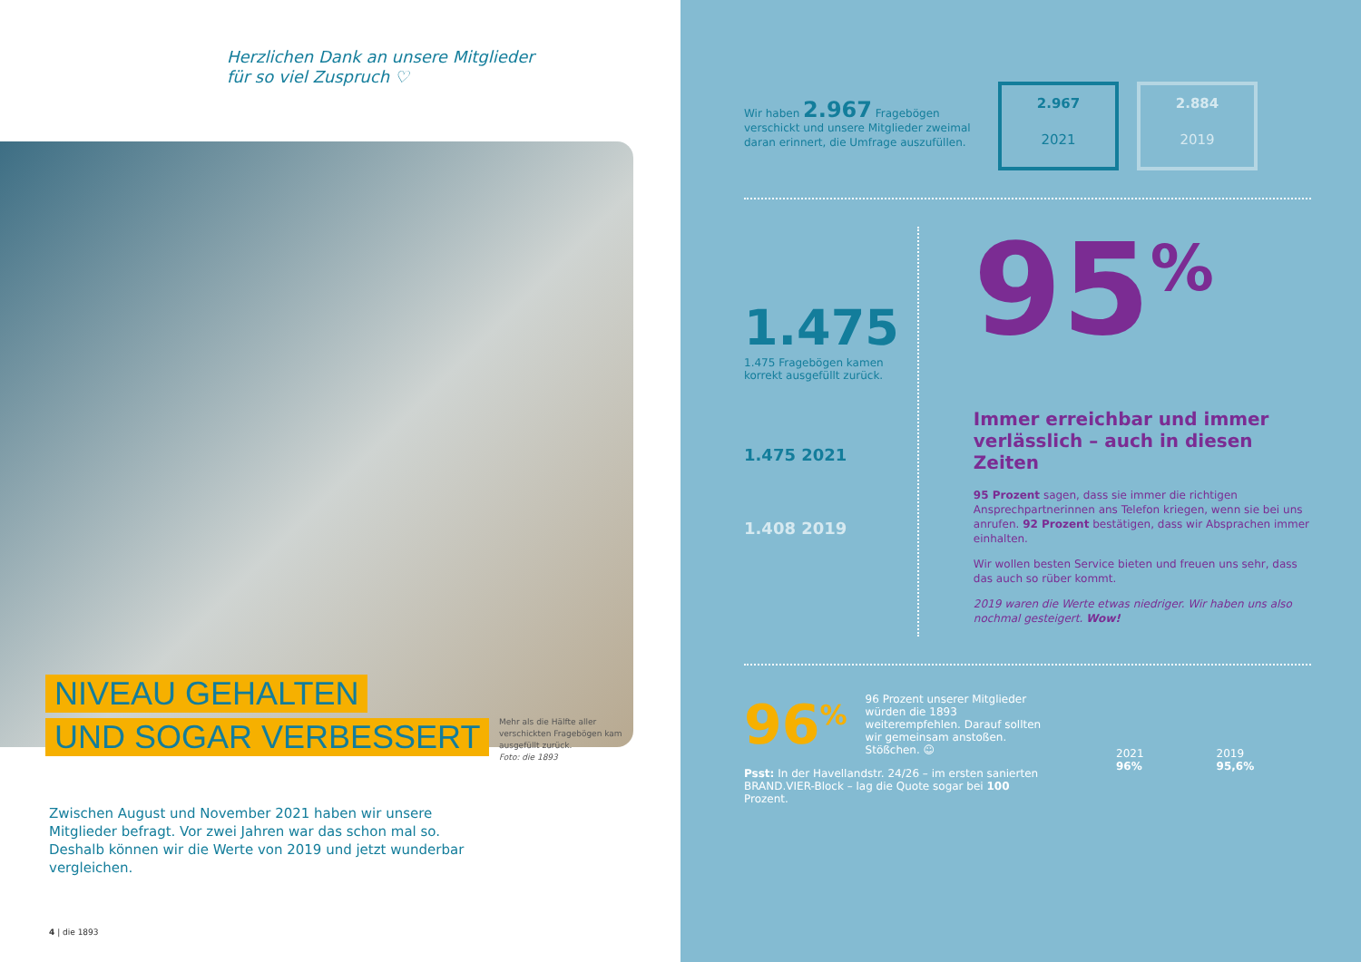Herzlichen Dank an unsere Mitglieder
für so viel Zuspruch ♡
NIVEAU GEHALTEN
UND SOGAR VERBESSERT
Mehr als die Hälfte aller verschickten Fragebögen kam ausgefüllt zurück.
Foto: die 1893
Zwischen August und November 2021 haben wir unsere Mitglieder befragt. Vor zwei Jahren war das schon mal so. Deshalb können wir die Werte von 2019 und jetzt wunderbar vergleichen.
4 | die 1893
Wir haben 2.967 Fragebögen verschickt und unsere Mitglieder zweimal daran erinnert, die Umfrage auszufüllen.
2.967
2021
2.884
2019
1.475
1.475 Fragebögen kamen korrekt ausgefüllt zurück.
1.475 2021
1.408 2019
95<sup>%</sup>
Immer erreichbar und immer verlässlich – auch in diesen Zeiten
95 Prozent sagen, dass sie immer die richtigen Ansprechpartnerinnen ans Telefon kriegen, wenn sie bei uns anrufen. 92 Prozent bestätigen, dass wir Absprachen immer einhalten.
Wir wollen besten Service bieten und freuen uns sehr, dass das auch so rüber kommt.
2019 waren die Werte etwas niedriger. Wir haben uns also nochmal gesteigert. Wow!
96<sup>%</sup> 96 Prozent unserer Mitglieder würden die 1893 weiterempfehlen. Darauf sollten wir gemeinsam anstoßen. Stößchen. ☺
Psst: In der Havellandstr. 24/26 – im ersten sanierten BRAND.VIER-Block – lag die Quote sogar bei 100 Prozent.
2021
96%
2019
95,6%